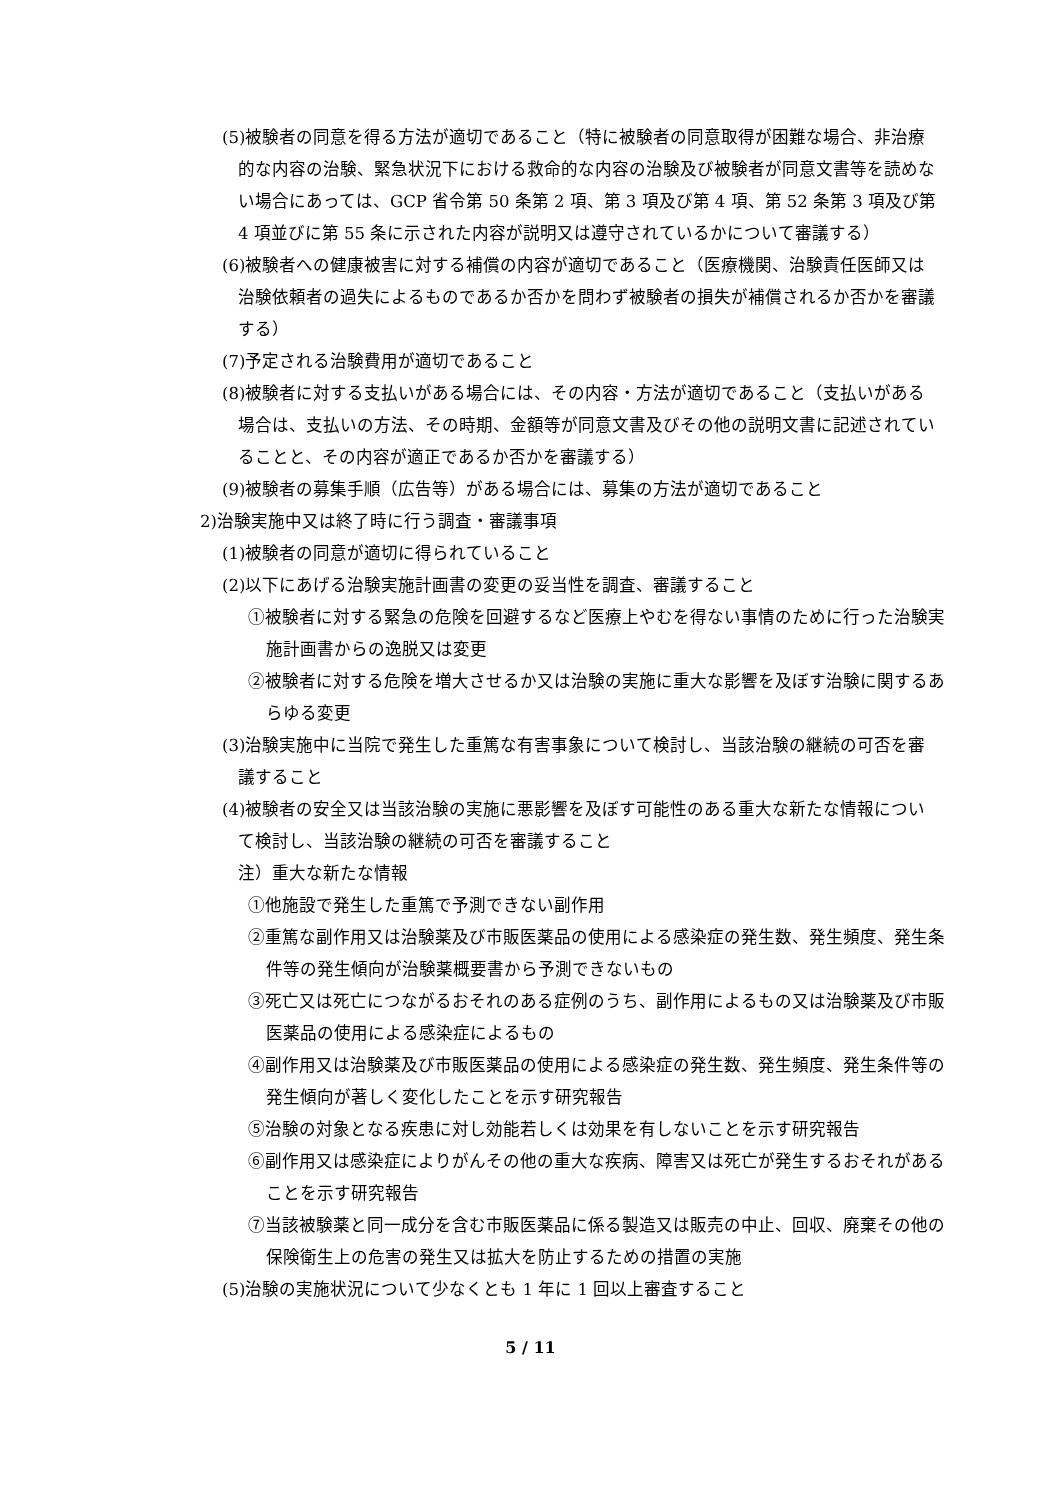(5)被験者の同意を得る方法が適切であること（特に被験者の同意取得が困難な場合、非治療的な内容の治験、緊急状況下における救命的な内容の治験及び被験者が同意文書等を読めない場合にあっては、GCP 省令第 50 条第 2 項、第 3 項及び第 4 項、第 52 条第 3 項及び第 4 項並びに第 55 条に示された内容が説明又は遵守されているかについて審議する）
(6)被験者への健康被害に対する補償の内容が適切であること（医療機関、治験責任医師又は治験依頼者の過失によるものであるか否かを問わず被験者の損失が補償されるか否かを審議する）
(7)予定される治験費用が適切であること
(8)被験者に対する支払いがある場合には、その内容・方法が適切であること（支払いがある場合は、支払いの方法、その時期、金額等が同意文書及びその他の説明文書に記述されていることと、その内容が適正であるか否かを審議する）
(9)被験者の募集手順（広告等）がある場合には、募集の方法が適切であること
2)治験実施中又は終了時に行う調査・審議事項
(1)被験者の同意が適切に得られていること
(2)以下にあげる治験実施計画書の変更の妥当性を調査、審議すること
①被験者に対する緊急の危険を回避するなど医療上やむを得ない事情のために行った治験実施計画書からの逸脱又は変更
②被験者に対する危険を増大させるか又は治験の実施に重大な影響を及ぼす治験に関するあらゆる変更
(3)治験実施中に当院で発生した重篤な有害事象について検討し、当該治験の継続の可否を審議すること
(4)被験者の安全又は当該治験の実施に悪影響を及ぼす可能性のある重大な新たな情報について検討し、当該治験の継続の可否を審議すること
注）重大な新たな情報
①他施設で発生した重篤で予測できない副作用
②重篤な副作用又は治験薬及び市販医薬品の使用による感染症の発生数、発生頻度、発生条件等の発生傾向が治験薬概要書から予測できないもの
③死亡又は死亡につながるおそれのある症例のうち、副作用によるもの又は治験薬及び市販医薬品の使用による感染症によるもの
④副作用又は治験薬及び市販医薬品の使用による感染症の発生数、発生頻度、発生条件等の発生傾向が著しく変化したことを示す研究報告
⑤治験の対象となる疾患に対し効能若しくは効果を有しないことを示す研究報告
⑥副作用又は感染症によりがんその他の重大な疾病、障害又は死亡が発生するおそれがあることを示す研究報告
⑦当該被験薬と同一成分を含む市販医薬品に係る製造又は販売の中止、回収、廃棄その他の保険衛生上の危害の発生又は拡大を防止するための措置の実施
(5)治験の実施状況について少なくとも 1 年に 1 回以上審査すること
5 / 11